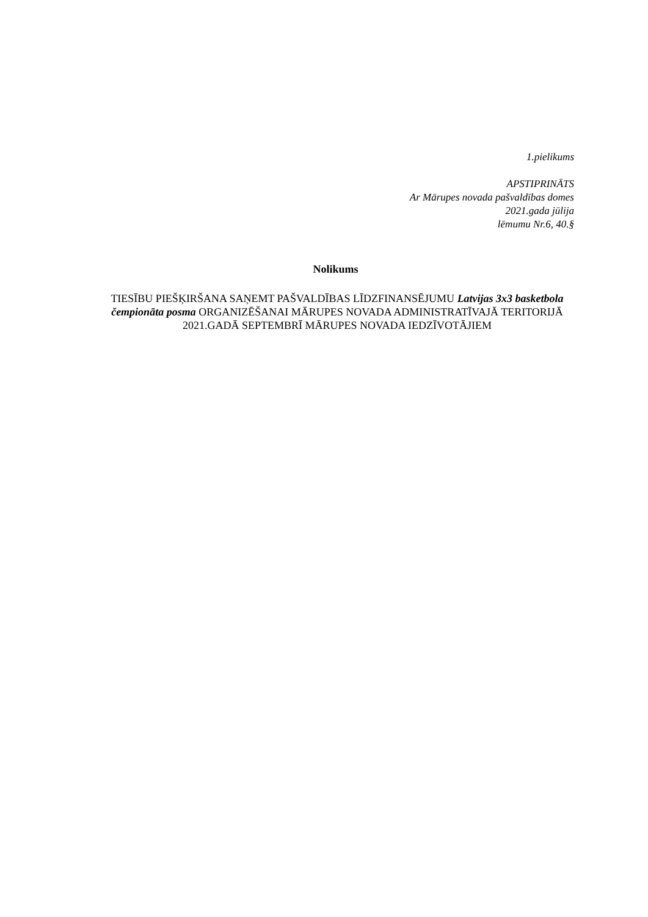1.pielikums
APSTIPRINĀTS
Ar Mārupes novada pašvaldības domes
2021.gada jūlija
lēmumu Nr.6, 40.§
Nolikums
TIESĪBU PIEŠĶIRŠANA SAŅEMT PAŠVALDĪBAS LĪDZFINANSĒJUMU Latvijas 3x3 basketbola čempionāta posma ORGANIZĒŠANAI MĀRUPES NOVADA ADMINISTRATĪVAJĀ TERITORIJĀ 2021.GADĀ SEPTEMBRĪ MĀRUPES NOVADA IEDZĪVOTĀJIEM